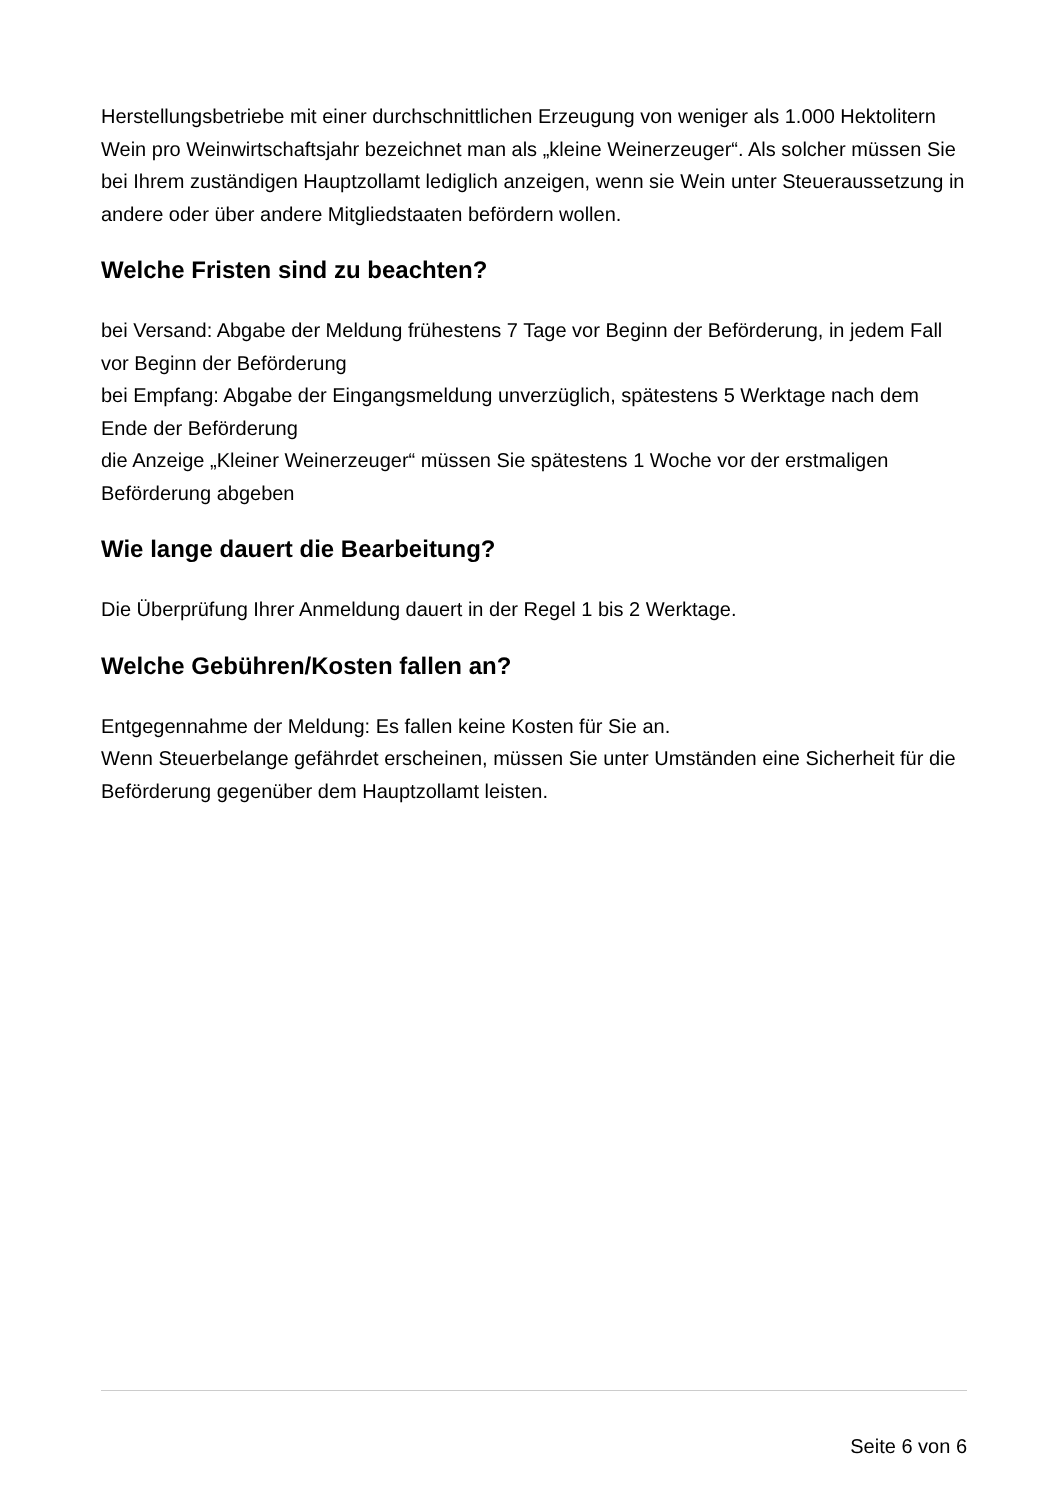Herstellungsbetriebe mit einer durchschnittlichen Erzeugung von weniger als 1.000 Hektolitern Wein pro Weinwirtschaftsjahr bezeichnet man als „kleine Weinerzeuger“. Als solcher müssen Sie bei Ihrem zuständigen Hauptzollamt lediglich anzeigen, wenn sie Wein unter Steueraussetzung in andere oder über andere Mitgliedstaaten befördern wollen.
Welche Fristen sind zu beachten?
bei Versand: Abgabe der Meldung frühestens 7 Tage vor Beginn der Beförderung, in jedem Fall vor Beginn der Beförderung
bei Empfang: Abgabe der Eingangsmeldung unverzüglich, spätestens 5 Werktage nach dem Ende der Beförderung
die Anzeige „Kleiner Weinerzeuger“ müssen Sie spätestens 1 Woche vor der erstmaligen Beförderung abgeben
Wie lange dauert die Bearbeitung?
Die Überprüfung Ihrer Anmeldung dauert in der Regel 1 bis 2 Werktage.
Welche Gebühren/Kosten fallen an?
Entgegennahme der Meldung: Es fallen keine Kosten für Sie an.
Wenn Steuerbelange gefährdet erscheinen, müssen Sie unter Umständen eine Sicherheit für die Beförderung gegenüber dem Hauptzollamt leisten.
Seite 6 von 6